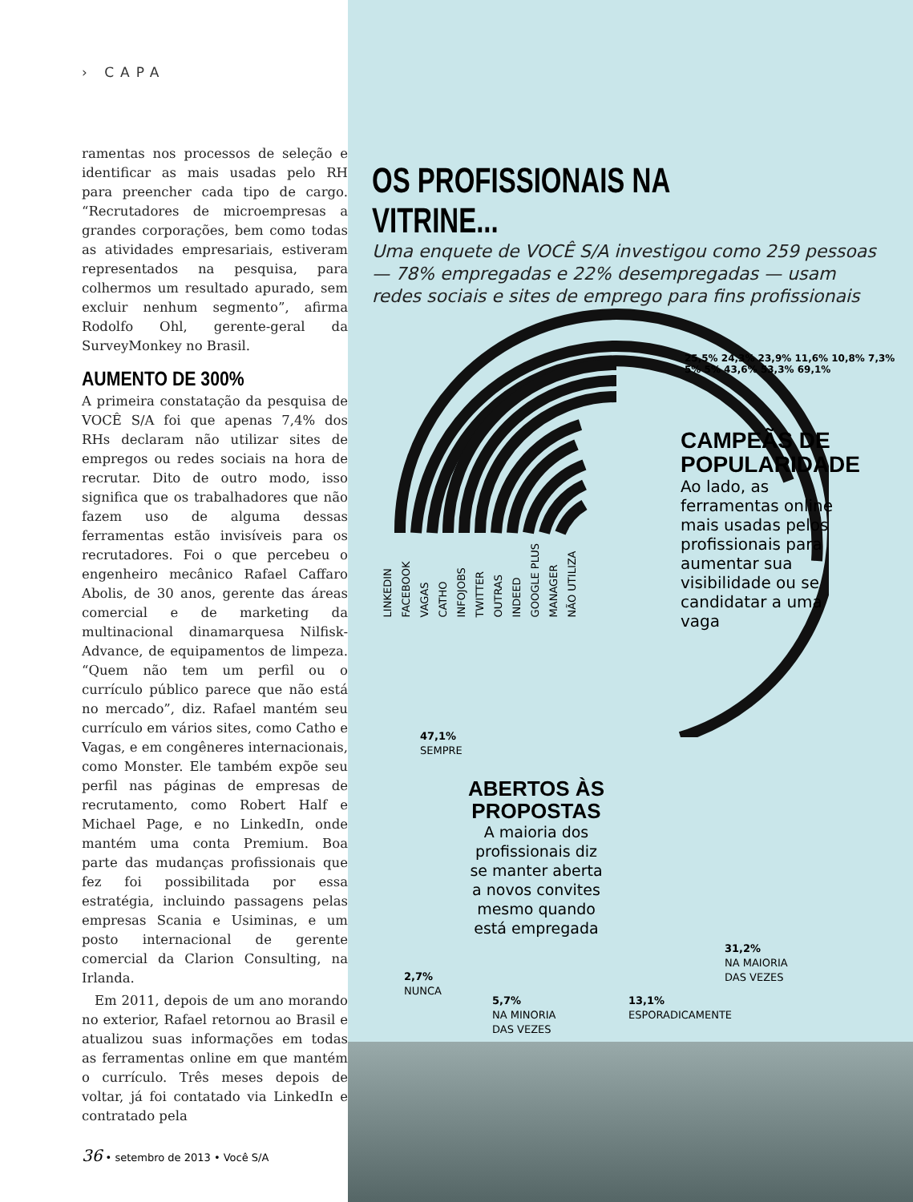› CAPA
ramentas nos processos de seleção e identificar as mais usadas pelo RH para preencher cada tipo de cargo. “Recrutadores de microempresas a grandes corporações, bem como todas as atividades empresariais, estiveram representados na pesquisa, para colhermos um resultado apurado, sem excluir nenhum segmento”, afirma Rodolfo Ohl, gerente-geral da SurveyMonkey no Brasil.
AUMENTO DE 300%
A primeira constatação da pesquisa de VOCÊ S/A foi que apenas 7,4% dos RHs declaram não utilizar sites de empregos ou redes sociais na hora de recrutar. Dito de outro modo, isso significa que os trabalhadores que não fazem uso de alguma dessas ferramentas estão invisíveis para os recrutadores. Foi o que percebeu o engenheiro mecânico Rafael Caffaro Abolis, de 30 anos, gerente das áreas comercial e de marketing da multinacional dinamarquesa Nilfisk-Advance, de equipamentos de limpeza. “Quem não tem um perfil ou o currículo público parece que não está no mercado”, diz. Rafael mantém seu currículo em vários sites, como Catho e Vagas, e em congêneres internacionais, como Monster. Ele também expõe seu perfil nas páginas de empresas de recrutamento, como Robert Half e Michael Page, e no LinkedIn, onde mantém uma conta Premium. Boa parte das mudanças profissionais que fez foi possibilitada por essa estratégia, incluindo passagens pelas empresas Scania e Usiminas, e um posto internacional de gerente comercial da Clarion Consulting, na Irlanda.
Em 2011, depois de um ano morando no exterior, Rafael retornou ao Brasil e atualizou suas informações em todas as ferramentas online em que mantém o currículo. Três meses depois de voltar, já foi contatado via LinkedIn e contratado pela
36 • setembro de 2013 • Você S/A
OS PROFISSIONAIS NA VITRINE...
Uma enquete de VOCÊ S/A investigou como 259 pessoas — 78% empregadas e 22% desempregadas — usam redes sociais e sites de emprego para fins profissionais
25,5% 24,3% 23,9% 11,6% 10,8% 7,3% 5% 5% 43,6% 53,3% 69,1%
LINKEDIN FACEBOOK VAGAS CATHO INFOJOBS TWITTER OUTRAS INDEED GOOGLE PLUS MANAGER NÃO UTILIZA
CAMPEÃS DE POPULARIDADE
Ao lado, as ferramentas online mais usadas pelos profissionais para aumentar sua visibilidade ou se candidatar a uma vaga
47,1%
SEMPRE
ABERTOS ÀS PROPOSTAS
A maioria dos profissionais diz se manter aberta a novos convites mesmo quando está empregada
31,2%
NA MAIORIA
DAS VEZES
2,7%
NUNCA
5,7%
NA MINORIA
DAS VEZES
13,1%
ESPORADICAMENTE